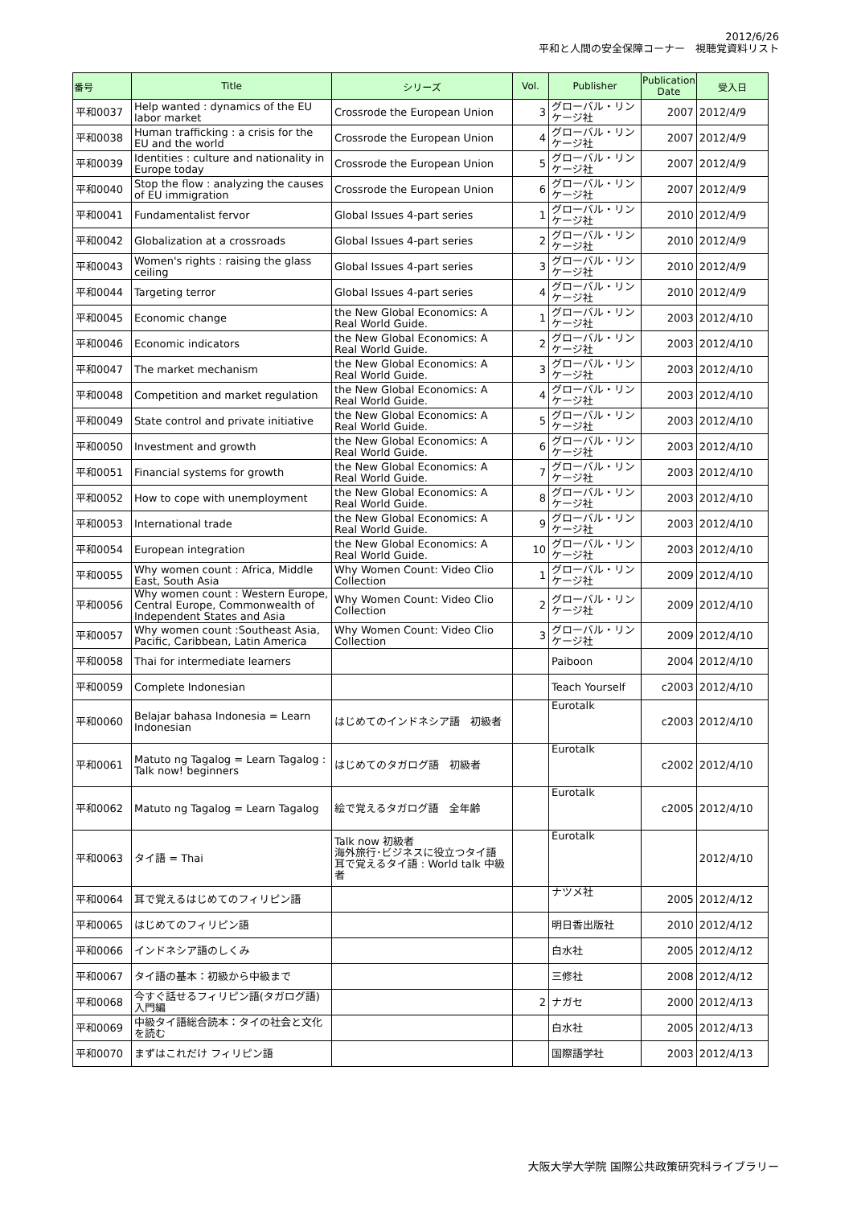2012/6/26
平和と人間の安全保障コーナー　視聴覚資料リスト
| 番号 | Title | シリーズ | Vol. | Publisher | Publication Date | 受入日 |
| --- | --- | --- | --- | --- | --- | --- |
| 平和0037 | Help wanted : dynamics of the EU labor market | Crossrode the European Union | 3 | グローバル・リンケージ社 | 2007 | 2012/4/9 |
| 平和0038 | Human trafficking : a crisis for the EU and the world | Crossrode the European Union | 4 | グローバル・リンケージ社 | 2007 | 2012/4/9 |
| 平和0039 | Identities : culture and nationality in Europe today | Crossrode the European Union | 5 | グローバル・リンケージ社 | 2007 | 2012/4/9 |
| 平和0040 | Stop the flow : analyzing the causes of EU immigration | Crossrode the European Union | 6 | グローバル・リンケージ社 | 2007 | 2012/4/9 |
| 平和0041 | Fundamentalist fervor | Global Issues 4-part series | 1 | グローバル・リンケージ社 | 2010 | 2012/4/9 |
| 平和0042 | Globalization at a crossroads | Global Issues 4-part series | 2 | グローバル・リンケージ社 | 2010 | 2012/4/9 |
| 平和0043 | Women's rights : raising the glass ceiling | Global Issues 4-part series | 3 | グローバル・リンケージ社 | 2010 | 2012/4/9 |
| 平和0044 | Targeting terror | Global Issues 4-part series | 4 | グローバル・リンケージ社 | 2010 | 2012/4/9 |
| 平和0045 | Economic change | the New Global Economics: A Real World Guide. | 1 | グローバル・リンケージ社 | 2003 | 2012/4/10 |
| 平和0046 | Economic indicators | the New Global Economics: A Real World Guide. | 2 | グローバル・リンケージ社 | 2003 | 2012/4/10 |
| 平和0047 | The market mechanism | the New Global Economics: A Real World Guide. | 3 | グローバル・リンケージ社 | 2003 | 2012/4/10 |
| 平和0048 | Competition and market regulation | the New Global Economics: A Real World Guide. | 4 | グローバル・リンケージ社 | 2003 | 2012/4/10 |
| 平和0049 | State control and private initiative | the New Global Economics: A Real World Guide. | 5 | グローバル・リンケージ社 | 2003 | 2012/4/10 |
| 平和0050 | Investment and growth | the New Global Economics: A Real World Guide. | 6 | グローバル・リンケージ社 | 2003 | 2012/4/10 |
| 平和0051 | Financial systems for growth | the New Global Economics: A Real World Guide. | 7 | グローバル・リンケージ社 | 2003 | 2012/4/10 |
| 平和0052 | How to cope with unemployment | the New Global Economics: A Real World Guide. | 8 | グローバル・リンケージ社 | 2003 | 2012/4/10 |
| 平和0053 | International trade | the New Global Economics: A Real World Guide. | 9 | グローバル・リンケージ社 | 2003 | 2012/4/10 |
| 平和0054 | European integration | the New Global Economics: A Real World Guide. | 10 | グローバル・リンケージ社 | 2003 | 2012/4/10 |
| 平和0055 | Why women count : Africa, Middle East, South Asia | Why Women Count: Video Clio Collection | 1 | グローバル・リンケージ社 | 2009 | 2012/4/10 |
| 平和0056 | Why women count : Western Europe, Central Europe, Commonwealth of Independent States and Asia | Why Women Count: Video Clio Collection | 2 | グローバル・リンケージ社 | 2009 | 2012/4/10 |
| 平和0057 | Why women count :Southeast Asia, Pacific, Caribbean, Latin America | Why Women Count: Video Clio Collection | 3 | グローバル・リンケージ社 | 2009 | 2012/4/10 |
| 平和0058 | Thai for intermediate learners | | | Paiboon | 2004 | 2012/4/10 |
| 平和0059 | Complete Indonesian | | | Teach Yourself | c2003 | 2012/4/10 |
| 平和0060 | Belajar bahasa Indonesia = Learn Indonesian | はじめてのインドネシア語 初級者 | | Eurotalk | c2003 | 2012/4/10 |
| 平和0061 | Matuto ng Tagalog = Learn Tagalog : Talk now! beginners | はじめてのタガログ語 初級者 | | Eurotalk | c2002 | 2012/4/10 |
| 平和0062 | Matuto ng Tagalog = Learn Tagalog | 絵で覚えるタガログ語 全年齢 | | Eurotalk | c2005 | 2012/4/10 |
| 平和0063 | タイ語 = Thai | Talk now 初級者 海外旅行･ビジネスに役立つタイ語 耳で覚えるタイ語 : World talk 中級者 | | Eurotalk | | 2012/4/10 |
| 平和0064 | 耳で覚えるはじめてのフィリピン語 | | | ナツメ社 | 2005 | 2012/4/12 |
| 平和0065 | はじめてのフィリピン語 | | | 明日香出版社 | 2010 | 2012/4/12 |
| 平和0066 | インドネシア語のしくみ | | | 白水社 | 2005 | 2012/4/12 |
| 平和0067 | タイ語の基本：初級から中級まで | | | 三修社 | 2008 | 2012/4/12 |
| 平和0068 | 今すぐ話せるフィリピン語(タガログ語)入門編 | | 2 | ナガセ | 2000 | 2012/4/13 |
| 平和0069 | 中級タイ語総合読本：タイの社会と文化を読む | | | 白水社 | 2005 | 2012/4/13 |
| 平和0070 | まずはこれだけ フィリピン語 | | | 国際語学社 | 2003 | 2012/4/13 |
大阪大学大学院 国際公共政策研究科ライブラリー